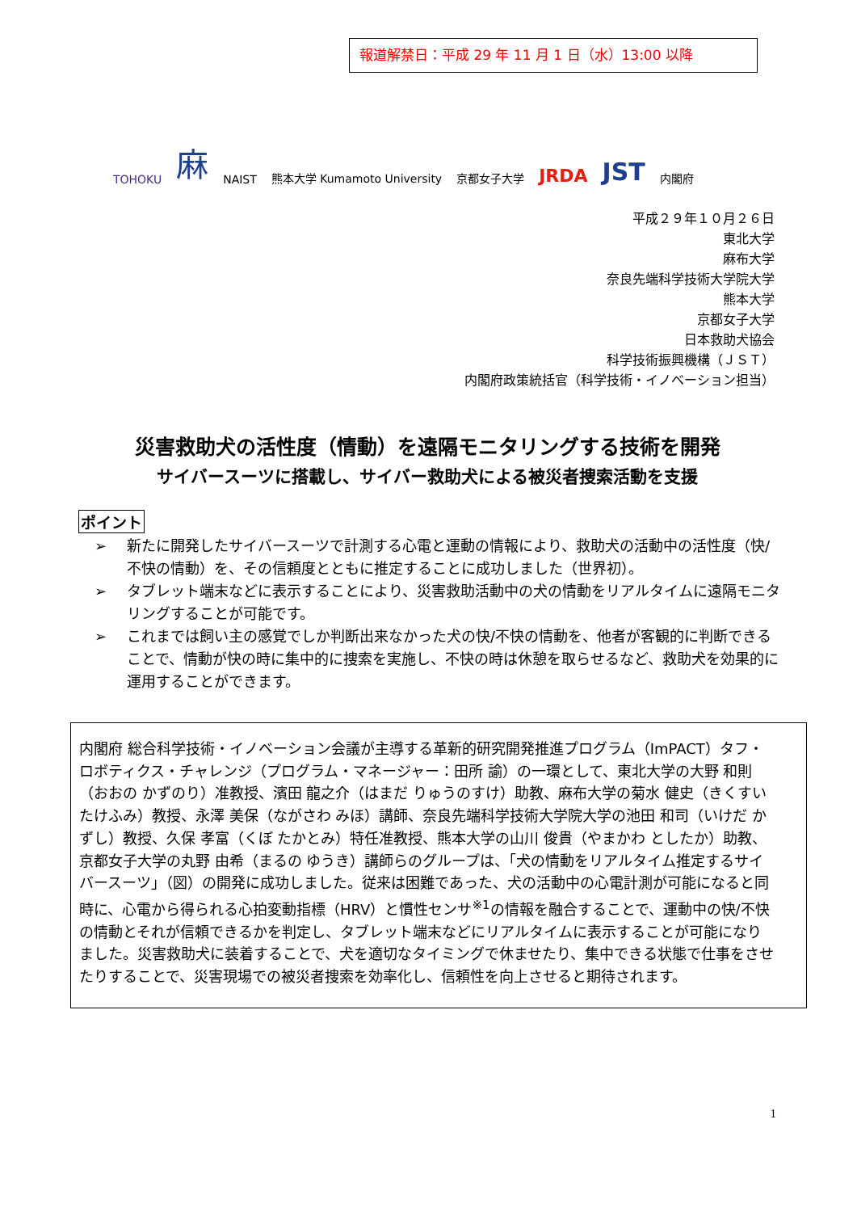報道解禁日：平成 29 年 11 月 1 日（水）13:00 以降
TOHOKU 麻 NAIST 熊本大学 Kumamoto University 京都女子大学 JRDA JST 内閣府
平成２９年１０月２６日
東北大学
麻布大学
奈良先端科学技術大学院大学
熊本大学
京都女子大学
日本救助犬協会
科学技術振興機構（ＪＳＴ）
内閣府政策統括官（科学技術・イノベーション担当）
災害救助犬の活性度（情動）を遠隔モニタリングする技術を開発
サイバースーツに搭載し、サイバー救助犬による被災者捜索活動を支援
ポイント
➢ 新たに開発したサイバースーツで計測する心電と運動の情報により、救助犬の活動中の活性度（快/不快の情動）を、その信頼度とともに推定することに成功しました（世界初）。
➢ タブレット端末などに表示することにより、災害救助活動中の犬の情動をリアルタイムに遠隔モニタリングすることが可能です。
➢ これまでは飼い主の感覚でしか判断出来なかった犬の快/不快の情動を、他者が客観的に判断できることで、情動が快の時に集中的に捜索を実施し、不快の時は休憩を取らせるなど、救助犬を効果的に運用することができます。
内閣府 総合科学技術・イノベーション会議が主導する革新的研究開発推進プログラム（ImPACT）タフ・ロボティクス・チャレンジ（プログラム・マネージャー：田所 諭）の一環として、東北大学の大野 和則（おおの かずのり）准教授、濱田 龍之介（はまだ りゅうのすけ）助教、麻布大学の菊水 健史（きくすい たけふみ）教授、永澤 美保（ながさわ みほ）講師、奈良先端科学技術大学院大学の池田 和司（いけだ かずし）教授、久保 孝富（くぼ たかとみ）特任准教授、熊本大学の山川 俊貴（やまかわ としたか）助教、京都女子大学の丸野 由希（まるの ゆうき）講師らのグループは、「犬の情動をリアルタイム推定するサイバースーツ」（図）の開発に成功しました。従来は困難であった、犬の活動中の心電計測が可能になると同時に、心電から得られる心拍変動指標（HRV）と慣性センサ<sup>※1</sup>の情報を融合することで、運動中の快/不快の情動とそれが信頼できるかを判定し、タブレット端末などにリアルタイムに表示することが可能になりました。災害救助犬に装着することで、犬を適切なタイミングで休ませたり、集中できる状態で仕事をさせたりすることで、災害現場での被災者捜索を効率化し、信頼性を向上させると期待されます。
1